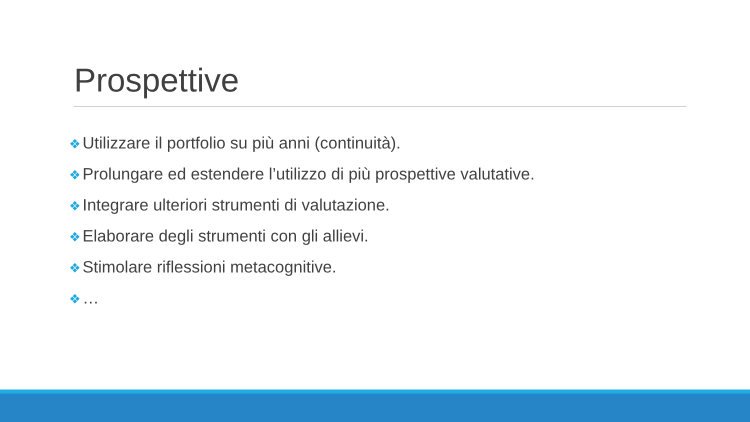Prospettive
❖ Utilizzare il portfolio su più anni (continuità).
❖ Prolungare ed estendere l’utilizzo di più prospettive valutative.
❖ Integrare ulteriori strumenti di valutazione.
❖ Elaborare degli strumenti con gli allievi.
❖ Stimolare riflessioni metacognitive.
❖ …